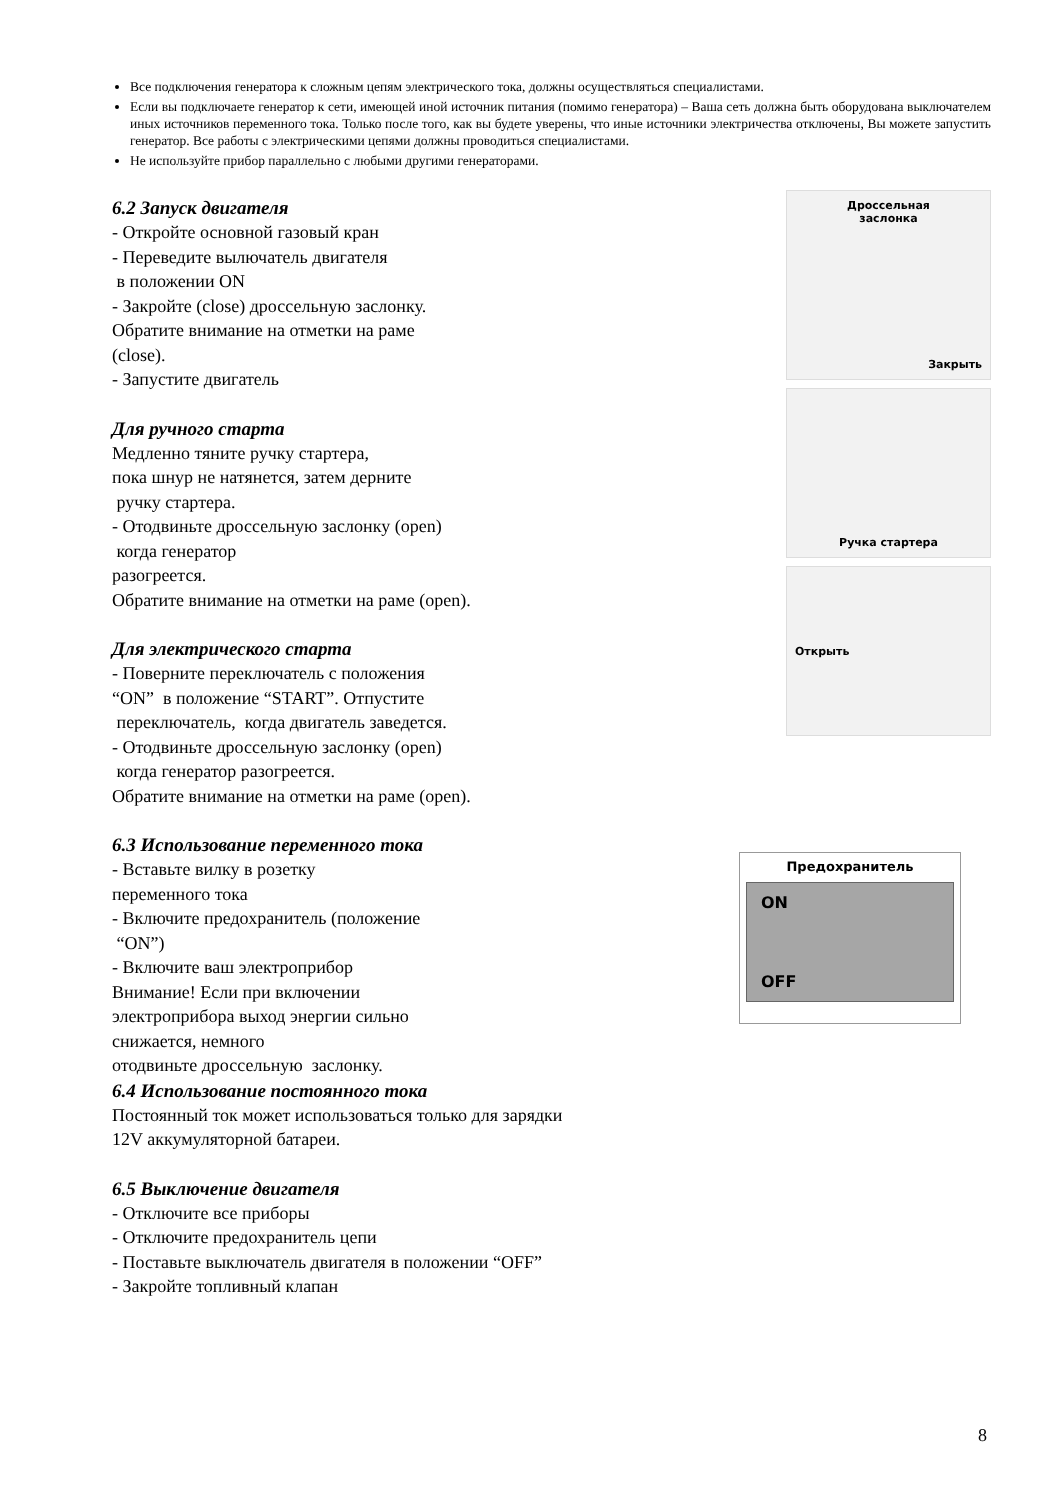Все подключения генератора к сложным цепям электрического тока, должны осуществляться специалистами.
Если вы подключаете генератор к сети, имеющей иной источник питания (помимо генератора) – Ваша сеть должна быть оборудована выключателем иных источников переменного тока. Только после того, как вы будете уверены, что иные источники электричества отключены, Вы можете запустить генератор. Все работы с электрическими цепями должны проводиться специалистами.
Не используйте прибор параллельно с любыми другими генераторами.
6.2 Запуск двигателя
- Откройте основной газовый кран
- Переведите вылючатель двигателя
в положении ON
- Закройте (close) дроссельную заслонку.
Обратите внимание на отметки на раме
(close).
- Запустите двигатель
Для ручного старта
Медленно тяните ручку стартера,
пока шнур не натянется, затем дерните
ручку стартера.
- Отодвиньте дроссельную заслонку (open)
когда генератор
разогреется.
Обратите внимание на отметки на раме (open).
Для электрического старта
- Поверните переключатель с положения
“ON” в положение “START”. Отпустите
переключатель, когда двигатель заведется.
- Отодвиньте дроссельную заслонку (open)
когда генератор разогреется.
Обратите внимание на отметки на раме (open).
Дроссельная
заслонка
Закрыть
Ручка стартера
Открыть
6.3 Использование переменного тока
- Вставьте вилку в розетку
переменного тока
- Включите предохранитель (положение
“ON”)
- Включите ваш электроприбор
Внимание! Если при включении
электроприбора выход энергии сильно
снижается, немного
отодвиньте дроссельную заслонку.
6.4 Использование постоянного тока
Постоянный ток может использоваться только для зарядки
12V аккумуляторной батареи.
6.5 Выключение двигателя
- Отключите все приборы
- Отключите предохранитель цепи
- Поставьте выключатель двигателя в положении “OFF”
- Закройте топливный клапан
Предохранитель
ON
OFF
8